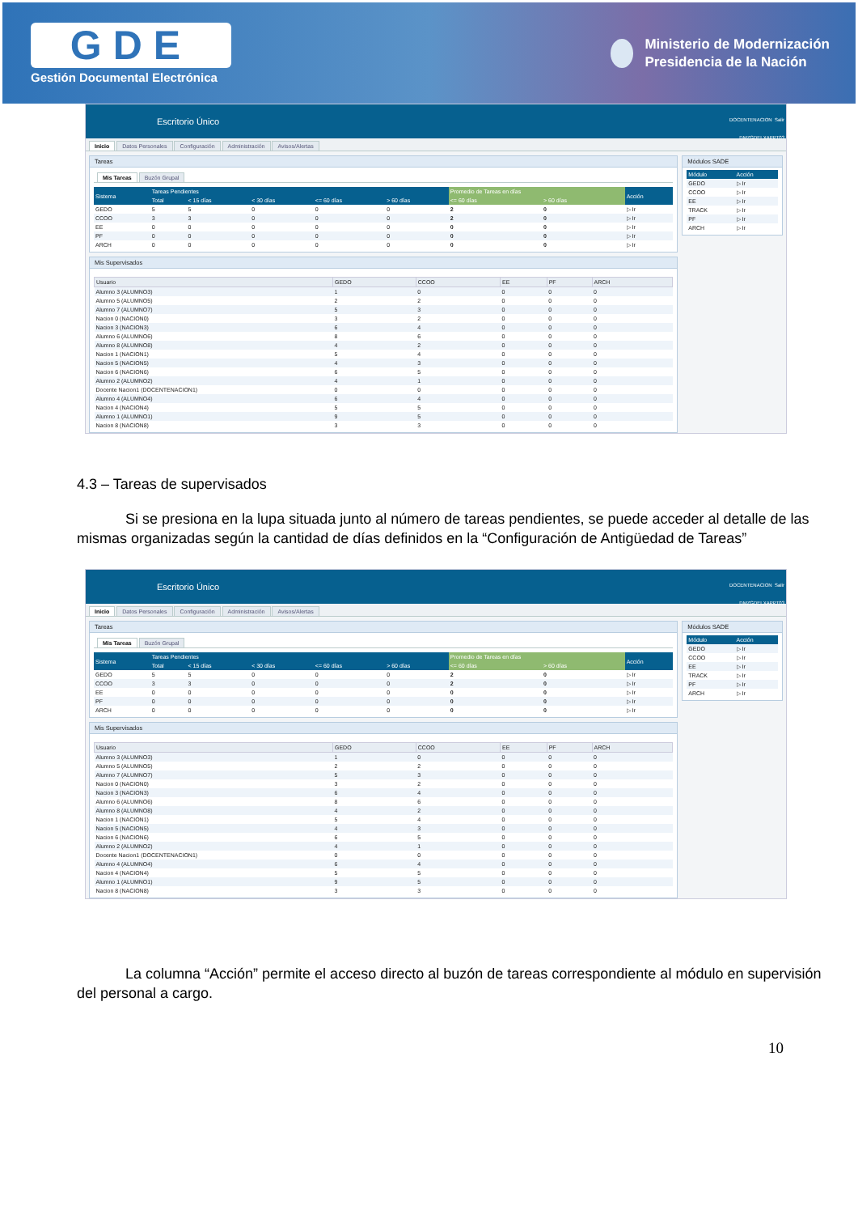GDE
Gestión Documental Electrónica
Ministerio de Modernización
Presidencia de la Nación
Escritorio Único
DOCENTENACION Salir
DMZGDELXAPPT03
Inicio Datos Personales Configuración Administración Avisos/Alertas
Tareas
Mis Tareas Buzón Grupal
| Sistema | Tareas Pendientes | | | | | Promedio de Tareas en días | | Acción |
| --- | --- | --- | --- | --- | --- | --- | --- | --- |
| | Total | < 15 días | < 30 días | <= 60 días | > 60 días | <= 60 días | > 60 días | |
| GEDO | 5 | 5 | 0 | 0 | 0 | 2 | 0 | ▷ Ir |
| CCOO | 3 | 3 | 0 | 0 | 0 | 2 | 0 | ▷ Ir |
| EE | 0 | 0 | 0 | 0 | 0 | 0 | 0 | ▷ Ir |
| PF | 0 | 0 | 0 | 0 | 0 | 0 | 0 | ▷ Ir |
| ARCH | 0 | 0 | 0 | 0 | 0 | 0 | 0 | ▷ Ir |
Mis Supervisados
| Usuario | GEDO | CCOO | EE | PF | ARCH |
| --- | --- | --- | --- | --- | --- |
| Alumno 3 (ALUMNO3) | 1 | 0 | 0 | 0 | 0 |
| Alumno 5 (ALUMNO5) | 2 | 2 | 0 | 0 | 0 |
| Alumno 7 (ALUMNO7) | 5 | 3 | 0 | 0 | 0 |
| Nacion 0 (NACION0) | 3 | 2 | 0 | 0 | 0 |
| Nacion 3 (NACION3) | 6 | 4 | 0 | 0 | 0 |
| Alumno 6 (ALUMNO6) | 8 | 6 | 0 | 0 | 0 |
| Alumno 8 (ALUMNO8) | 4 | 2 | 0 | 0 | 0 |
| Nacion 1 (NACION1) | 5 | 4 | 0 | 0 | 0 |
| Nacion 5 (NACION5) | 4 | 3 | 0 | 0 | 0 |
| Nacion 6 (NACION6) | 6 | 5 | 0 | 0 | 0 |
| Alumno 2 (ALUMNO2) | 4 | 1 | 0 | 0 | 0 |
| Docente Nacion1 (DOCENTENACION1) | 0 | 0 | 0 | 0 | 0 |
| Alumno 4 (ALUMNO4) | 6 | 4 | 0 | 0 | 0 |
| Nacion 4 (NACION4) | 5 | 5 | 0 | 0 | 0 |
| Alumno 1 (ALUMNO1) | 9 | 5 | 0 | 0 | 0 |
| Nacion 8 (NACION8) | 3 | 3 | 0 | 0 | 0 |
Módulos SADE
| Módulo | Acción |
| --- | --- |
| GEDO | ▷ Ir |
| CCOO | ▷ Ir |
| EE | ▷ Ir |
| TRACK | ▷ Ir |
| PF | ▷ Ir |
| ARCH | ▷ Ir |
4.3 – Tareas de supervisados
Si se presiona en la lupa situada junto al número de tareas pendientes, se puede acceder al detalle de las mismas organizadas según la cantidad de días definidos en la “Configuración de Antigüedad de Tareas”
Escritorio Único
DOCENTENACION Salir
DMZGDELXAPPT03
Inicio Datos Personales Configuración Administración Avisos/Alertas
Tareas
Mis Tareas Buzón Grupal
| Sistema | Tareas Pendientes | | | | | Promedio de Tareas en días | | Acción |
| --- | --- | --- | --- | --- | --- | --- | --- | --- |
| | Total | < 15 días | < 30 días | <= 60 días | > 60 días | <= 60 días | > 60 días | |
| GEDO | 5 | 5 | 0 | 0 | 0 | 2 | 0 | ▷ Ir |
| CCOO | 3 | 3 | 0 | 0 | 0 | 2 | 0 | ▷ Ir |
| EE | 0 | 0 | 0 | 0 | 0 | 0 | 0 | ▷ Ir |
| PF | 0 | 0 | 0 | 0 | 0 | 0 | 0 | ▷ Ir |
| ARCH | 0 | 0 | 0 | 0 | 0 | 0 | 0 | ▷ Ir |
Mis Supervisados
| Usuario | GEDO | CCOO | EE | PF | ARCH |
| --- | --- | --- | --- | --- | --- |
| Alumno 3 (ALUMNO3) | 1 | 0 | 0 | 0 | 0 |
| Alumno 5 (ALUMNO5) | 2 | 2 | 0 | 0 | 0 |
| Alumno 7 (ALUMNO7) | 5 | 3 | 0 | 0 | 0 |
| Nacion 0 (NACION0) | 3 | 2 | 0 | 0 | 0 |
| Nacion 3 (NACION3) | 6 | 4 | 0 | 0 | 0 |
| Alumno 6 (ALUMNO6) | 8 | 6 | 0 | 0 | 0 |
| Alumno 8 (ALUMNO8) | 4 | 2 | 0 | 0 | 0 |
| Nacion 1 (NACION1) | 5 | 4 | 0 | 0 | 0 |
| Nacion 5 (NACION5) | 4 | 3 | 0 | 0 | 0 |
| Nacion 6 (NACION6) | 6 | 5 | 0 | 0 | 0 |
| Alumno 2 (ALUMNO2) | 4 | 1 | 0 | 0 | 0 |
| Docente Nacion1 (DOCENTENACION1) | 0 | 0 | 0 | 0 | 0 |
| Alumno 4 (ALUMNO4) | 6 | 4 | 0 | 0 | 0 |
| Nacion 4 (NACION4) | 5 | 5 | 0 | 0 | 0 |
| Alumno 1 (ALUMNO1) | 9 | 5 | 0 | 0 | 0 |
| Nacion 8 (NACION8) | 3 | 3 | 0 | 0 | 0 |
Módulos SADE
| Módulo | Acción |
| --- | --- |
| GEDO | ▷ Ir |
| CCOO | ▷ Ir |
| EE | ▷ Ir |
| TRACK | ▷ Ir |
| PF | ▷ Ir |
| ARCH | ▷ Ir |
La columna “Acción” permite el acceso directo al buzón de tareas correspondiente al módulo en supervisión del personal a cargo.
10